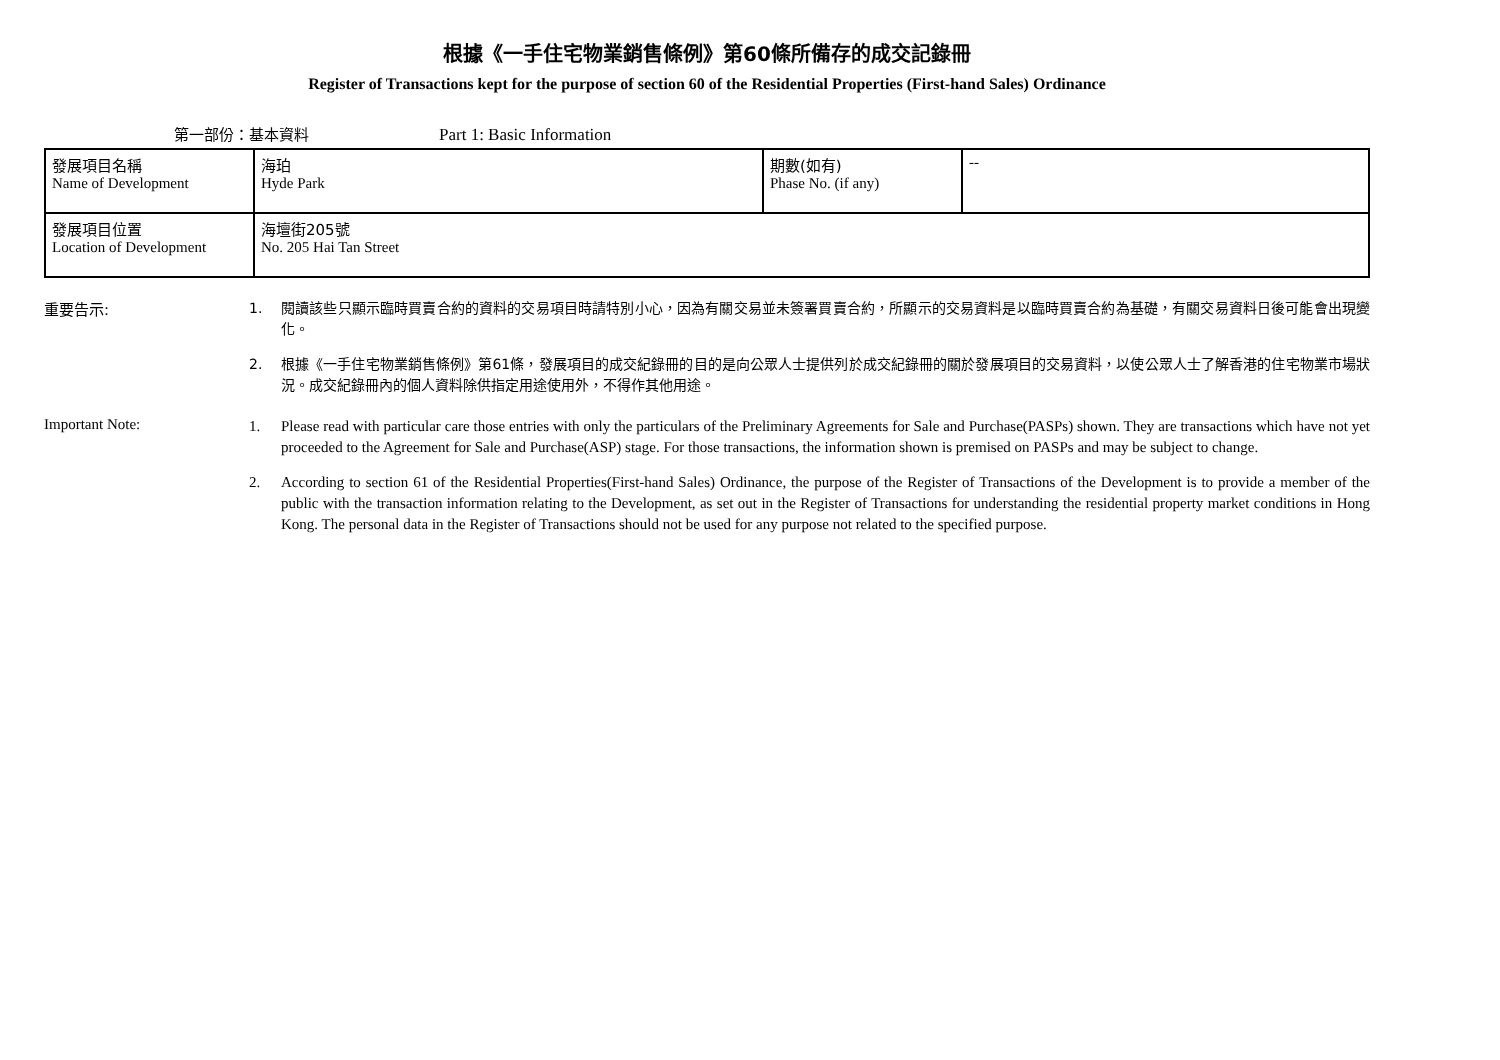根據《一手住宅物業銷售條例》第60條所備存的成交記錄冊
Register of Transactions kept for the purpose of section 60 of the Residential Properties (First-hand Sales) Ordinance
第一部份：基本資料 Part 1: Basic Information
| 發展項目名稱 Name of Development | 海珀 Hyde Park | 期數(如有) Phase No. (if any) | -- |
| 發展項目位置 Location of Development | 海壇街205號 No. 205 Hai Tan Street | | |
重要告示:
1. 閱讀該些只顯示臨時買賣合約的資料的交易項目時請特別小心，因為有關交易並未簽署買賣合約，所顯示的交易資料是以臨時買賣合約為基礎，有關交易資料日後可能會出現變化。
2. 根據《一手住宅物業銷售條例》第61條，發展項目的成交紀錄冊的目的是向公眾人士提供列於成交紀錄冊的關於發展項目的交易資料，以使公眾人士了解香港的住宅物業市場狀況。成交紀錄冊內的個人資料除供指定用途使用外，不得作其他用途。
Important Note:
1. Please read with particular care those entries with only the particulars of the Preliminary Agreements for Sale and Purchase(PASPs) shown. They are transactions which have not yet proceeded to the Agreement for Sale and Purchase(ASP) stage. For those transactions, the information shown is premised on PASPs and may be subject to change.
2. According to section 61 of the Residential Properties(First-hand Sales) Ordinance, the purpose of the Register of Transactions of the Development is to provide a member of the public with the transaction information relating to the Development, as set out in the Register of Transactions for understanding the residential property market conditions in Hong Kong. The personal data in the Register of Transactions should not be used for any purpose not related to the specified purpose.